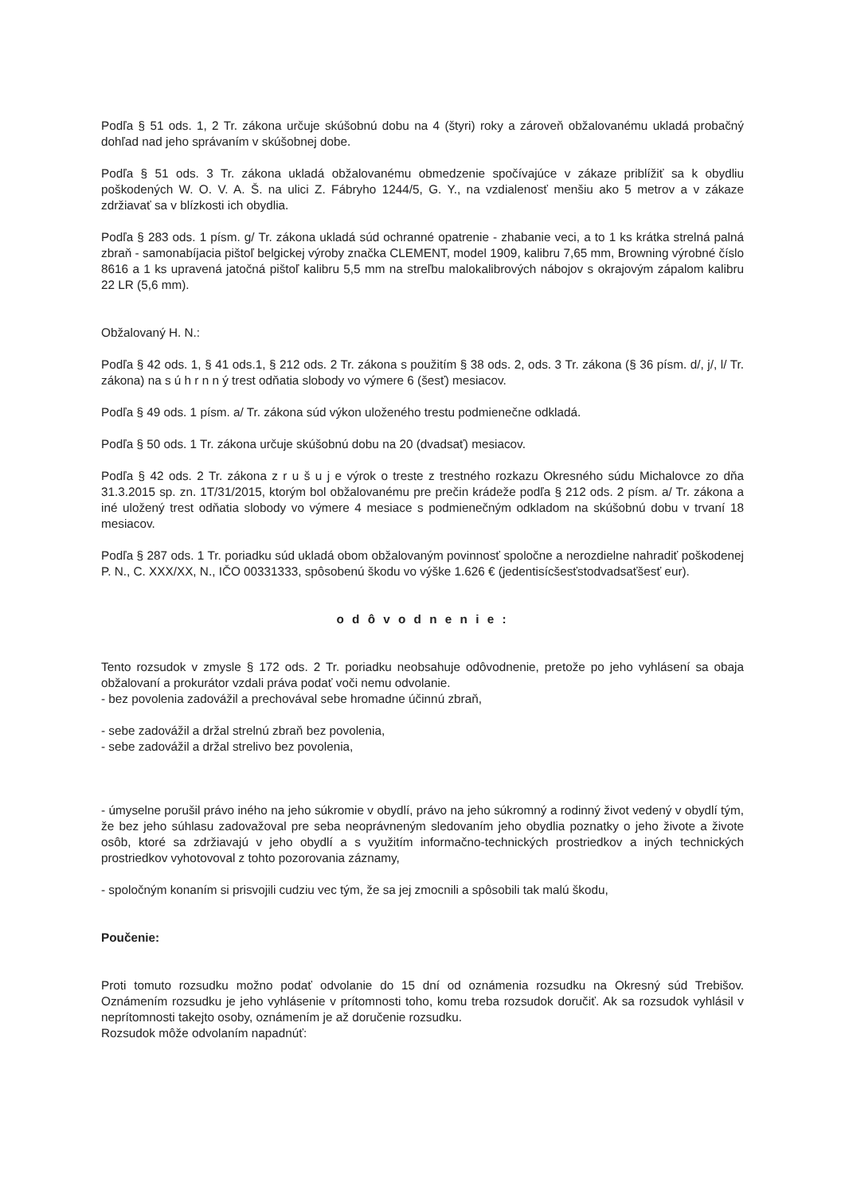Podľa § 51 ods. 1, 2 Tr. zákona určuje skúšobnú dobu na 4 (štyri) roky a zároveň obžalovanému ukladá probačný dohľad nad jeho správaním v skúšobnej dobe.
Podľa § 51 ods. 3 Tr. zákona ukladá obžalovanému obmedzenie spočívajúce v zákaze priblížiť sa k obydliu poškodených W. O. V. A. Š. na ulici Z. Fábryho 1244/5, G. Y., na vzdialenosť menšiu ako 5 metrov a v zákaze zdržiavať sa v blízkosti ich obydlia.
Podľa § 283 ods. 1 písm. g/ Tr. zákona ukladá súd ochranné opatrenie - zhabanie veci, a to 1 ks krátka strelná palná zbraň - samonabíjacia pištoľ belgickej výroby značka CLEMENT, model 1909, kalibru 7,65 mm, Browning výrobné číslo 8616 a 1 ks upravená jatočná pištoľ kalibru 5,5 mm na streľbu malokalibrových nábojov s okrajovým zápalom kalibru 22 LR (5,6 mm).
Obžalovaný H. N.:
Podľa § 42 ods. 1, § 41 ods.1, § 212 ods. 2 Tr. zákona s použitím § 38 ods. 2, ods. 3 Tr. zákona (§ 36 písm. d/, j/, l/ Tr. zákona) na s ú h r n n ý trest odňatia slobody vo výmere 6 (šesť) mesiacov.
Podľa § 49 ods. 1 písm. a/ Tr. zákona súd výkon uloženého trestu podmienečne odkladá.
Podľa § 50 ods. 1 Tr. zákona určuje skúšobnú dobu na 20 (dvadsať) mesiacov.
Podľa § 42 ods. 2 Tr. zákona z r u š u j e výrok o treste z trestného rozkazu Okresného súdu Michalovce zo dňa 31.3.2015 sp. zn. 1T/31/2015, ktorým bol obžalovanému pre prečin krádeže podľa § 212 ods. 2 písm. a/ Tr. zákona a iné uložený trest odňatia slobody vo výmere 4 mesiace s podmienečným odkladom na skúšobnú dobu v trvaní 18 mesiacov.
Podľa § 287 ods. 1 Tr. poriadku súd ukladá obom obžalovaným povinnosť spoločne a nerozdielne nahradiť poškodenej P. N., C. XXX/XX, N., IČO 00331333, spôsobenú škodu vo výške 1.626 € (jedentisícšesťstodvadsaťšesť eur).
o d ô v o d n e n i e :
Tento rozsudok v zmysle § 172 ods. 2 Tr. poriadku neobsahuje odôvodnenie, pretože po jeho vyhlásení sa obaja obžalovaní a prokurátor vzdali práva podať voči nemu odvolanie.
- bez povolenia zadovážil a prechovával sebe hromadne účinnú zbraň,
- sebe zadovážil a držal strelnú zbraň bez povolenia,
- sebe zadovážil a držal strelivo bez povolenia,
- úmyselne porušil právo iného na jeho súkromie v obydlí, právo na jeho súkromný a rodinný život vedený v obydlí tým, že bez jeho súhlasu zadovažoval pre seba neoprávneným sledovaním jeho obydlia poznatky o jeho živote a živote osôb, ktoré sa zdržiavajú v jeho obydlí a s využitím informačno-technických prostriedkov a iných technických prostriedkov vyhotovoval z tohto pozorovania záznamy,
- spoločným konaním si prisvojili cudziu vec tým, že sa jej zmocnili a spôsobili tak malú škodu,
Poučenie:
Proti tomuto rozsudku možno podať odvolanie do 15 dní od oznámenia rozsudku na Okresný súd Trebišov. Oznámením rozsudku je jeho vyhlásenie v prítomnosti toho, komu treba rozsudok doručiť. Ak sa rozsudok vyhlásil v neprítomnosti takejto osoby, oznámením je až doručenie rozsudku.
Rozsudok môže odvolaním napadnúť: